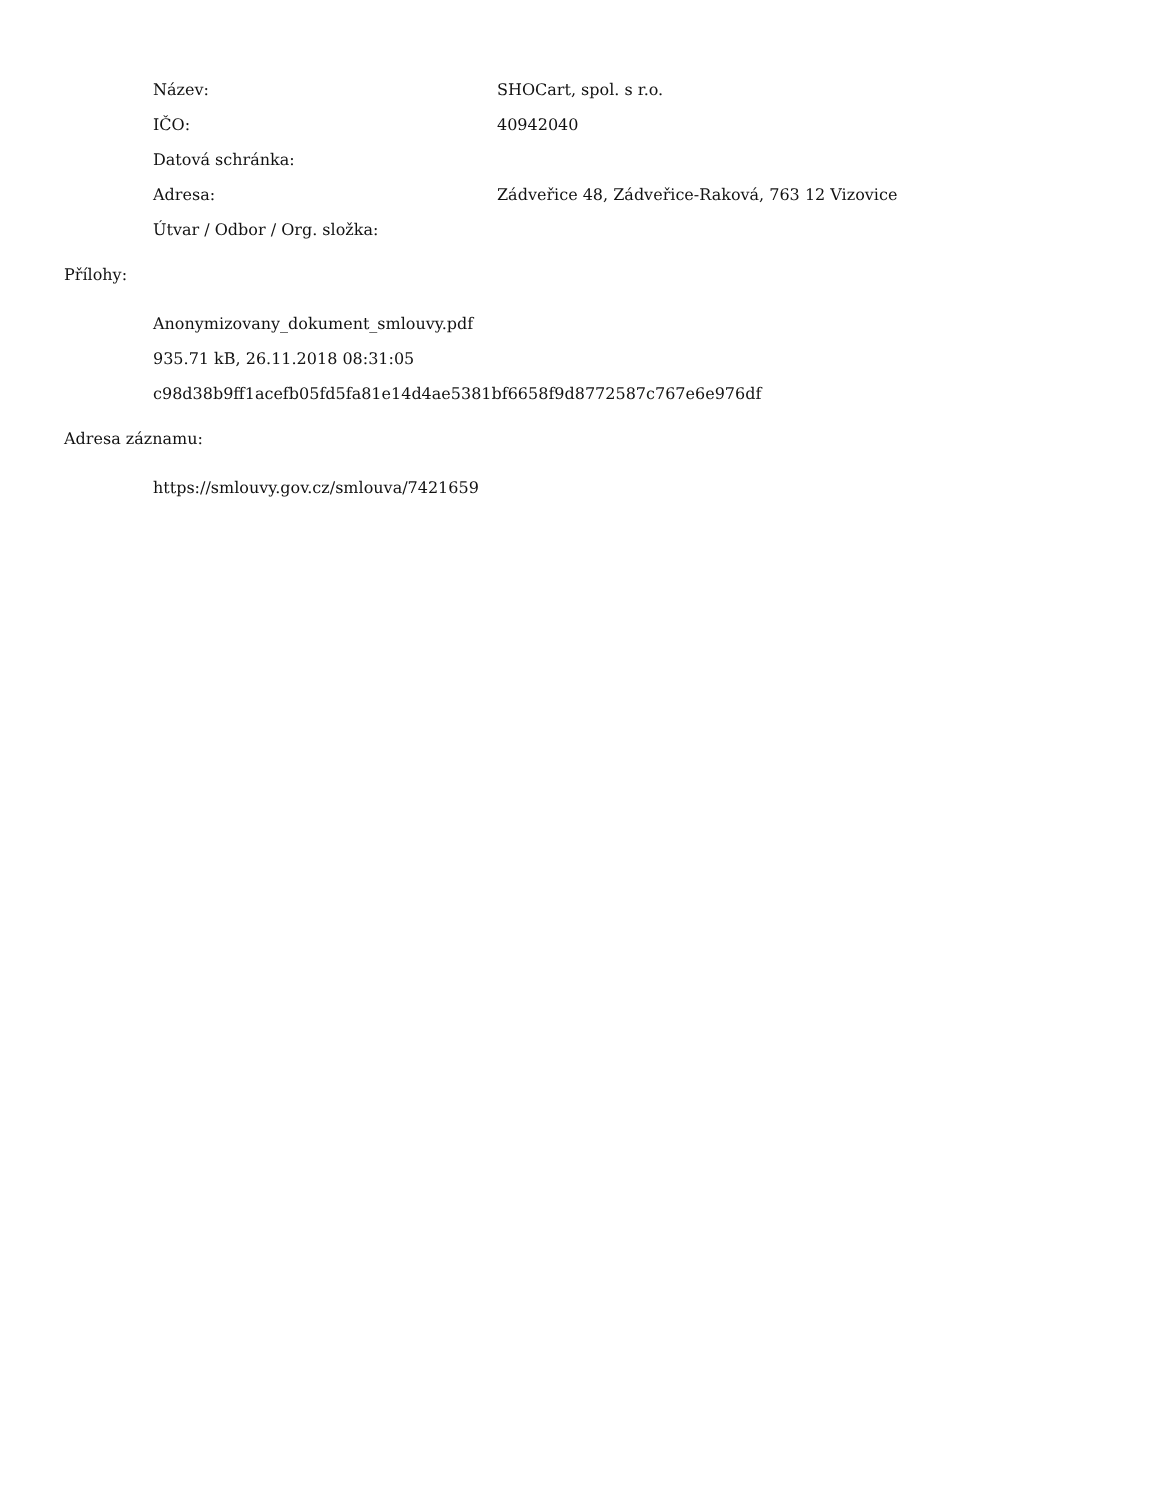Název: SHOCart, spol. s r.o.
IČO: 40942040
Datová schránka:
Adresa:
Zádveřice 48, Zádveřice-Raková, 763 12 Vizovice
Útvar / Odbor / Org. složka:
Přílohy:
Anonymizovany_dokument_smlouvy.pdf
935.71 kB, 26.11.2018 08:31:05
c98d38b9ff1acefb05fd5fa81e14d4ae5381bf6658f9d8772587c767e6e976df
Adresa záznamu:
https://smlouvy.gov.cz/smlouva/7421659